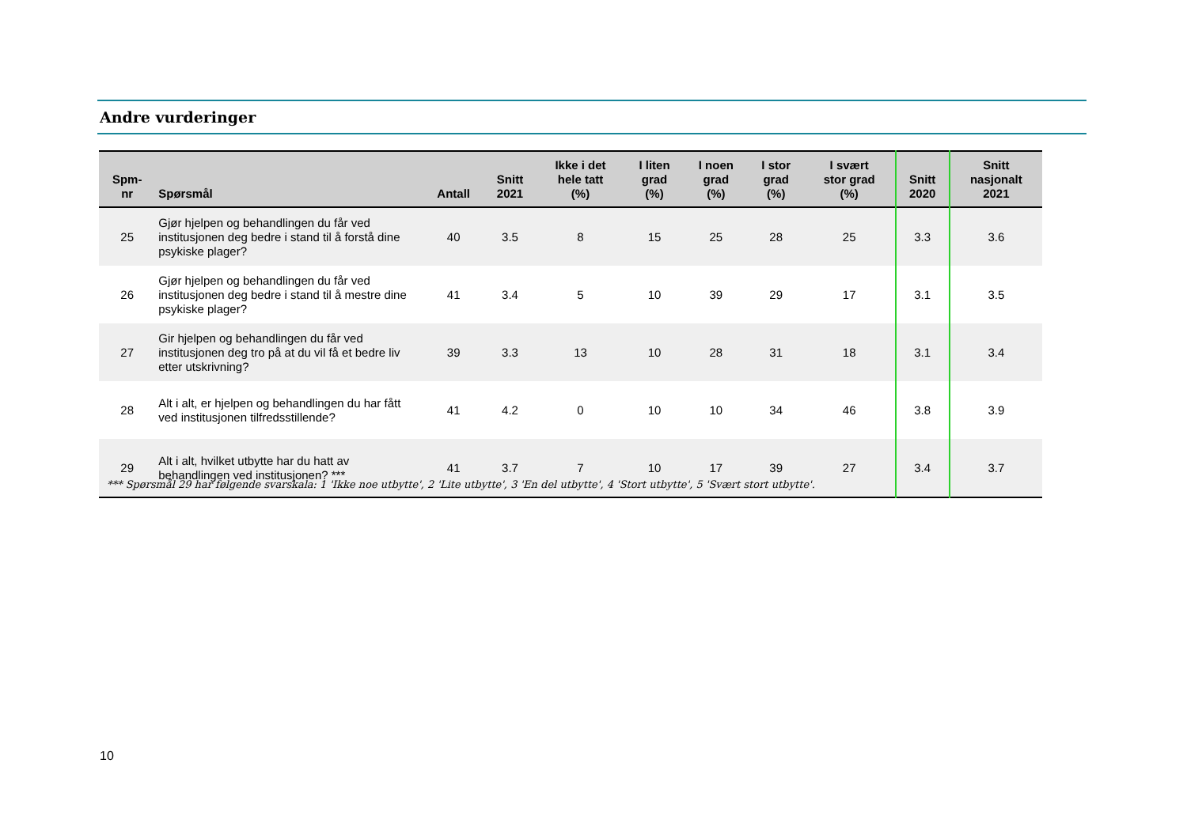Andre vurderinger
| Spm- nr | Spørsmål | Antall | Snitt 2021 | Ikke i det hele tatt (%) | I liten grad (%) | I noen grad (%) | I stor grad (%) | I svært stor grad (%) | Snitt 2020 | Snitt nasjonalt 2021 |
| --- | --- | --- | --- | --- | --- | --- | --- | --- | --- | --- |
| 25 | Gjør hjelpen og behandlingen du får ved institusjonen deg bedre i stand til å forstå dine psykiske plager? | 40 | 3.5 | 8 | 15 | 25 | 28 | 25 | 3.3 | 3.6 |
| 26 | Gjør hjelpen og behandlingen du får ved institusjonen deg bedre i stand til å mestre dine psykiske plager? | 41 | 3.4 | 5 | 10 | 39 | 29 | 17 | 3.1 | 3.5 |
| 27 | Gir hjelpen og behandlingen du får ved institusjonen deg tro på at du vil få et bedre liv etter utskrivning? | 39 | 3.3 | 13 | 10 | 28 | 31 | 18 | 3.1 | 3.4 |
| 28 | Alt i alt, er hjelpen og behandlingen du har fått ved institusjonen tilfredsstillende? | 41 | 4.2 | 0 | 10 | 10 | 34 | 46 | 3.8 | 3.9 |
| 29 | Alt i alt, hvilket utbytte har du hatt av behandlingen ved institusjonen? *** | 41 | 3.7 | 7 | 10 | 17 | 39 | 27 | 3.4 | 3.7 |
*** Spørsmål 29 har følgende svarskala: 1 'Ikke noe utbytte', 2 'Lite utbytte', 3 'En del utbytte', 4 'Stort utbytte', 5 'Svært stort utbytte'.
10